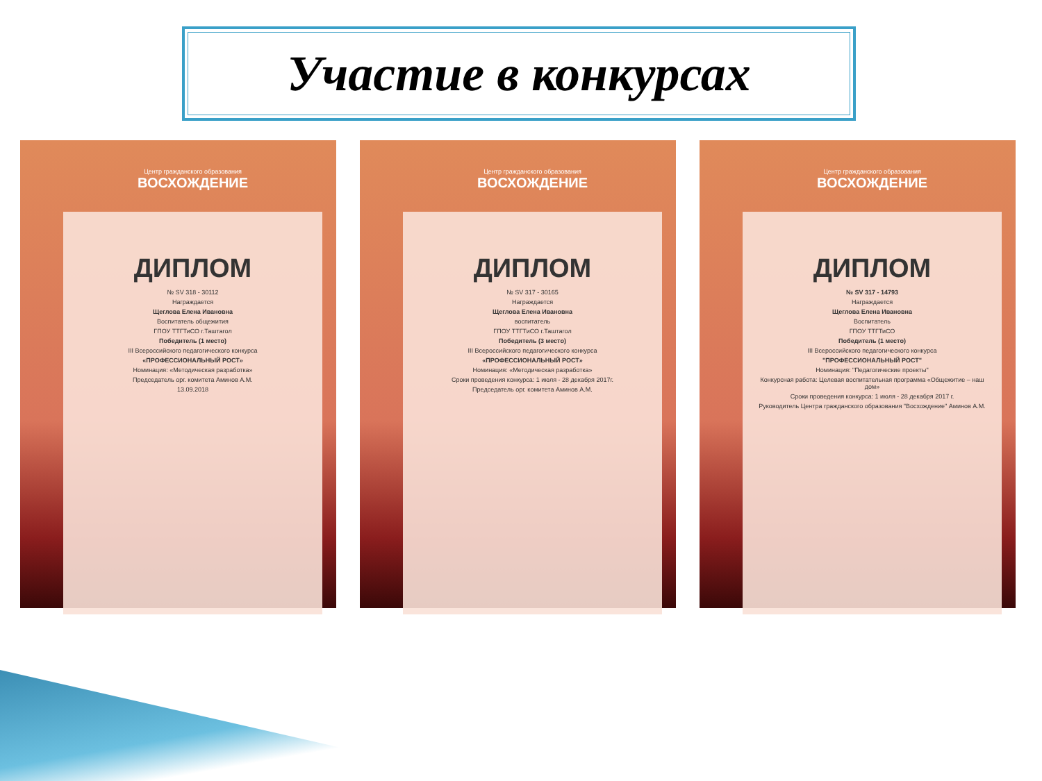Участие в конкурсах
Центр гражданского образования
ВОСХОЖДЕНИЕ
ДИПЛОМ
№ SV 318 - 30112
Награждается
Щеглова Елена Ивановна
Воспитатель общежития
ГПОУ ТТГТиСО г.Таштагол
Победитель (1 место)
III Всероссийского педагогического конкурса
«ПРОФЕССИОНАЛЬНЫЙ РОСТ»
Номинация: «Методическая разработка»
Председатель орг. комитета Аминов А.М.
13.09.2018
Центр гражданского образования
ВОСХОЖДЕНИЕ
ДИПЛОМ
№ SV 317 - 30165
Награждается
Щеглова Елена Ивановна
воспитатель
ГПОУ ТТГТиСО г.Таштагол
Победитель (3 место)
III Всероссийского педагогического конкурса
«ПРОФЕССИОНАЛЬНЫЙ РОСТ»
Номинация: «Методическая разработка»
Сроки проведения конкурса: 1 июля - 28 декабря 2017г.
Председатель орг. комитета Аминов А.М.
Центр гражданского образования
ВОСХОЖДЕНИЕ
ДИПЛОМ
№ SV 317 - 14793
Награждается
Щеглова Елена Ивановна
Воспитатель
ГПОУ ТТГТиСО
Победитель (1 место)
III Всероссийского педагогического конкурса
"ПРОФЕССИОНАЛЬНЫЙ РОСТ"
Номинация: "Педагогические проекты"
Конкурсная работа: Целевая воспитательная программа «Общежитие – наш дом»
Сроки проведения конкурса: 1 июля - 28 декабря 2017 г.
Руководитель Центра гражданского образования "Восхождение" Аминов А.М.